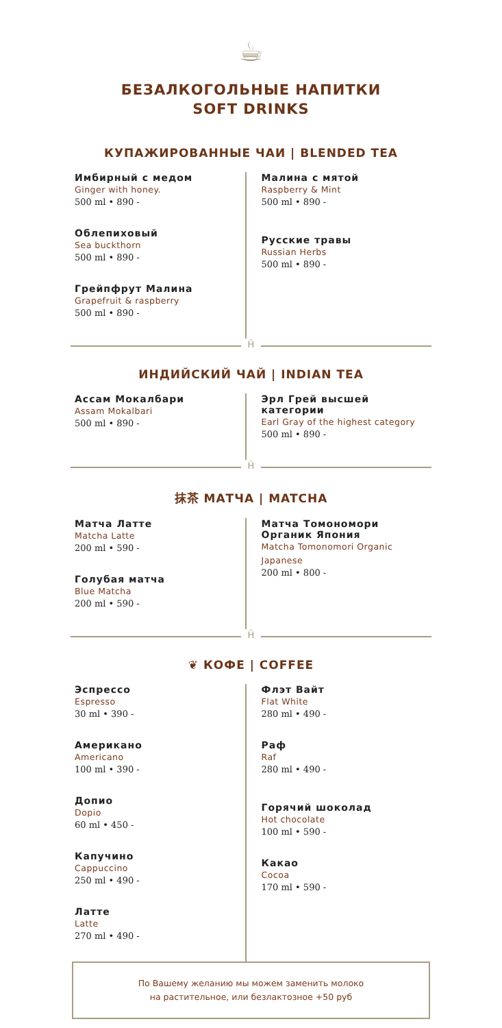☕
БЕЗАЛКОГОЛЬНЫЕ НАПИТКИ
SOFT DRINKS
КУПАЖИРОВАННЫЕ ЧАИ | BLENDED TEA
Имбирный с медом
Ginger with honey.
500 ml • 890 -
Облепиховый
Sea buckthorn
500 ml • 890 -
Грейпфрут Малина
Grapefruit & raspberry
500 ml • 890 -
Малина с мятой
Raspberry & Mint
500 ml • 890 -
Русские травы
Russian Herbs
500 ml • 890 -
Ĥ
ИНДИЙСКИЙ ЧАЙ | INDIAN TEA
Ассам Мокалбари
Assam Mokalbari
500 ml • 890 -
Эрл Грей высшей категории
Earl Gray of the highest category
500 ml • 890 -
Ĥ
抹茶 МАТЧА | MATCHA
Матча Латте
Matcha Latte
200 ml • 590 -
Голубая матча
Blue Matcha
200 ml • 590 -
Матча Томономори Органик Япония
Matcha Tomonomori Organic Japanese
200 ml • 800 -
Ĥ
❦ КОФЕ | COFFEE
Эспрессо
Espresso
30 ml • 390 -
Американо
Americano
100 ml • 390 -
Допио
Dopio
60 ml • 450 -
Капучино
Cappuccino
250 ml • 490 -
Латте
Latte
270 ml • 490 -
Флэт Вайт
Flat White
280 ml • 490 -
Раф
Raf
280 ml • 490 -
Горячий шоколад
Hot chocolate
100 ml • 590 -
Какао
Cocoa
170 ml • 590 -
По Вашему желанию мы можем заменить молоко
на растительное, или безлактозное +50 руб